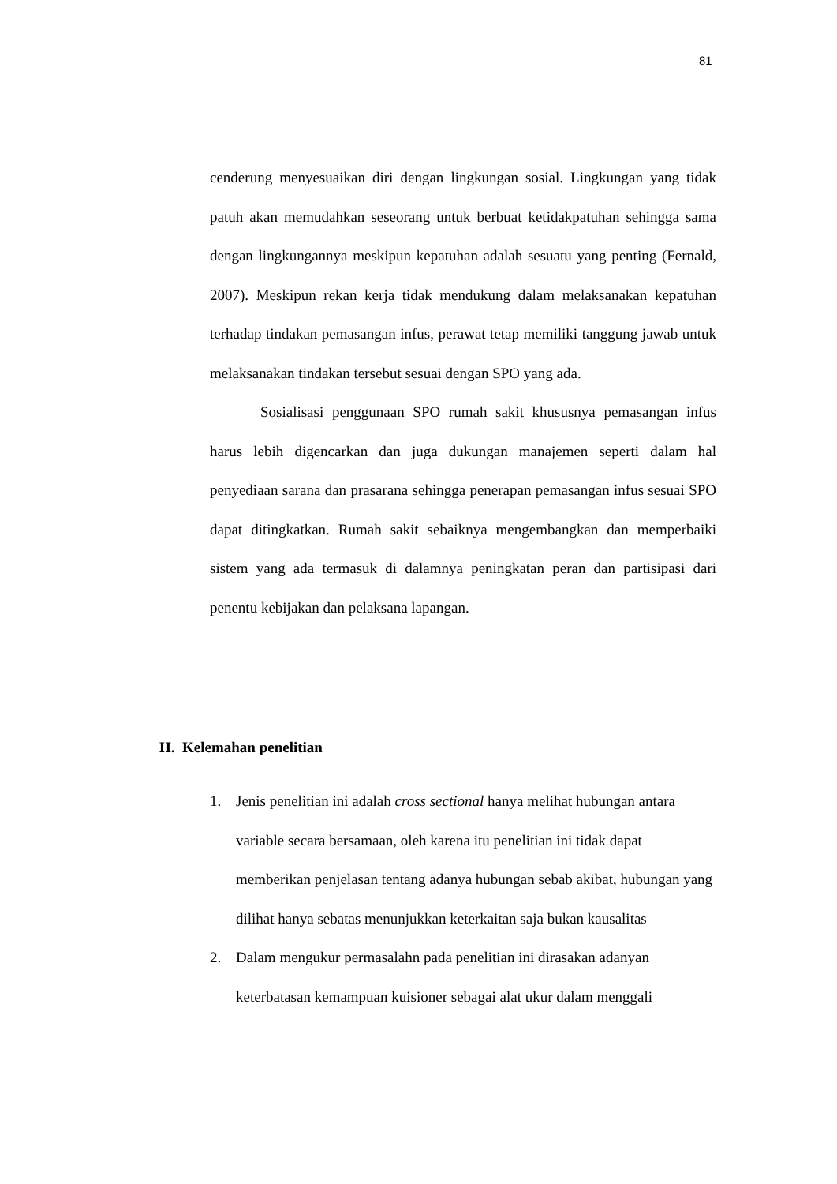81
cenderung menyesuaikan diri dengan lingkungan sosial. Lingkungan yang tidak patuh akan memudahkan seseorang untuk berbuat ketidakpatuhan sehingga sama dengan lingkungannya meskipun kepatuhan adalah sesuatu yang penting (Fernald, 2007). Meskipun rekan kerja tidak mendukung dalam melaksanakan kepatuhan terhadap tindakan pemasangan infus, perawat tetap memiliki tanggung jawab untuk melaksanakan tindakan tersebut sesuai dengan SPO yang ada.
Sosialisasi penggunaan SPO rumah sakit khususnya pemasangan infus harus lebih digencarkan dan juga dukungan manajemen seperti dalam hal penyediaan sarana dan prasarana sehingga penerapan pemasangan infus sesuai SPO dapat ditingkatkan. Rumah sakit sebaiknya mengembangkan dan memperbaiki sistem yang ada termasuk di dalamnya peningkatan peran dan partisipasi dari penentu kebijakan dan pelaksana lapangan.
H. Kelemahan penelitian
1. Jenis penelitian ini adalah cross sectional hanya melihat hubungan antara variable secara bersamaan, oleh karena itu penelitian ini tidak dapat memberikan penjelasan tentang adanya hubungan sebab akibat, hubungan yang dilihat hanya sebatas menunjukkan keterkaitan saja bukan kausalitas
2. Dalam mengukur permasalahn pada penelitian ini dirasakan adanyan keterbatasan kemampuan kuisioner sebagai alat ukur dalam menggali